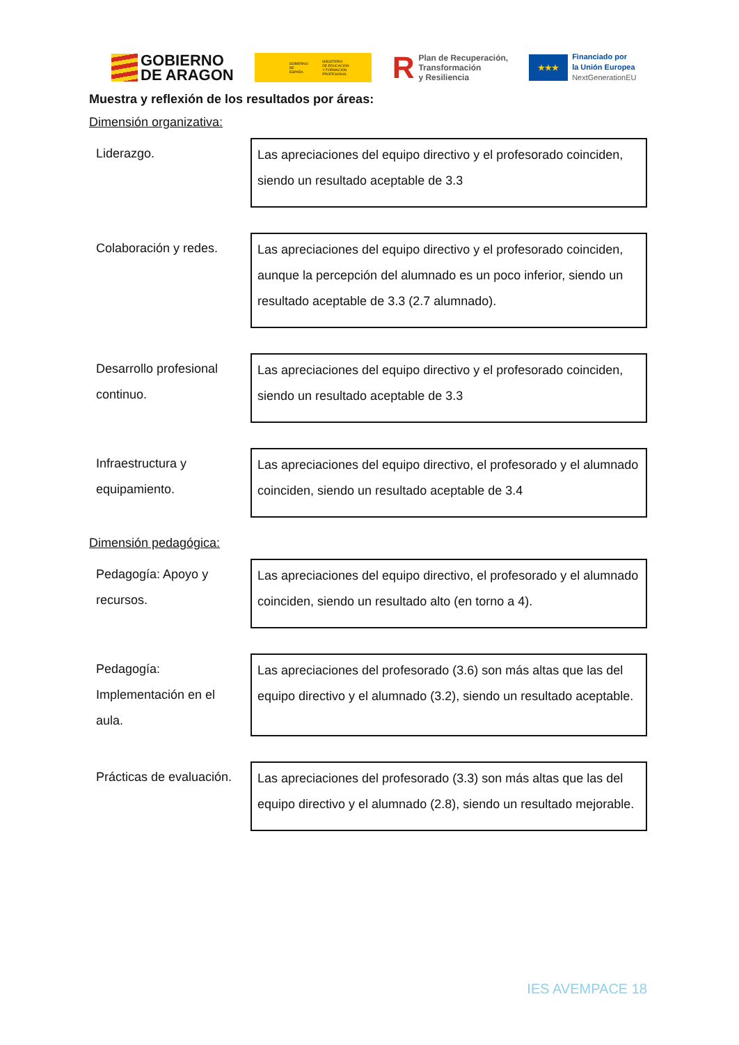GOBIERNO
DE ARAGON
GOBIERNO
DE ESPAÑA MINISTERIO
DE EDUCACIÓN
Y FORMACIÓN PROFESIONAL
R Plan de Recuperación,
Transformación
y Resiliencia
★★★
Financiado por
la Unión Europea
NextGenerationEU
Muestra y reflexión de los resultados por áreas:
Dimensión organizativa:
| Liderazgo. | Las apreciaciones del equipo directivo y el profesorado coinciden, siendo un resultado aceptable de 3.3 |
| Colaboración y redes. | Las apreciaciones del equipo directivo y el profesorado coinciden, aunque la percepción del alumnado es un poco inferior, siendo un resultado aceptable de 3.3 (2.7 alumnado). |
| Desarrollo profesional continuo. | Las apreciaciones del equipo directivo y el profesorado coinciden, siendo un resultado aceptable de 3.3 |
| Infraestructura y equipamiento. | Las apreciaciones del equipo directivo, el profesorado y el alumnado coinciden, siendo un resultado aceptable de 3.4 |
Dimensión pedagógica:
| Pedagogía: Apoyo y recursos. | Las apreciaciones del equipo directivo, el profesorado y el alumnado coinciden, siendo un resultado alto (en torno a 4). |
| Pedagogía: Implementación en el aula. | Las apreciaciones del profesorado (3.6) son más altas que las del equipo directivo y el alumnado (3.2), siendo un resultado aceptable. |
| Prácticas de evaluación. | Las apreciaciones del profesorado (3.3) son más altas que las del equipo directivo y el alumnado (2.8), siendo un resultado mejorable. |
IES AVEMPACE 18